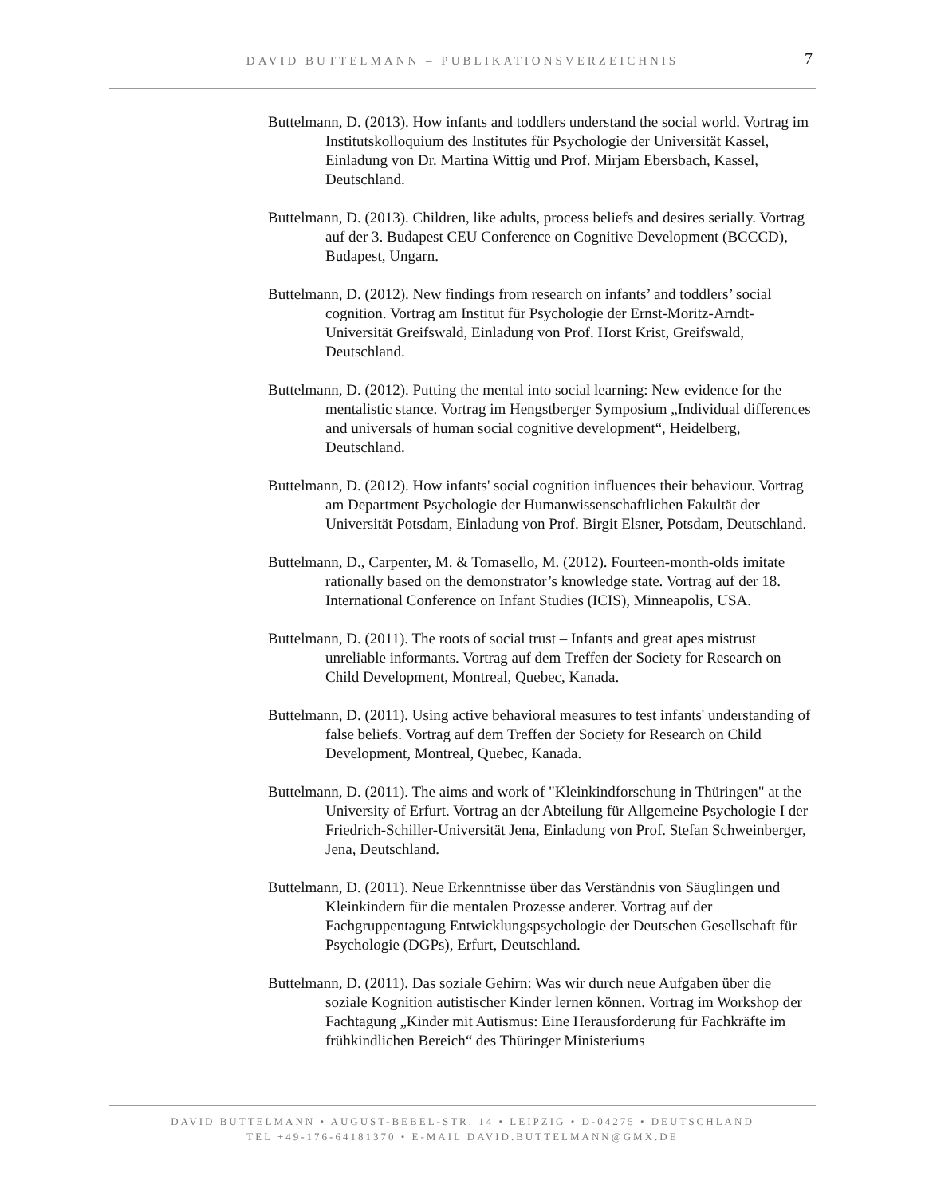DAVID BUTTELMANN – PUBLIKATIONSVERZEICHNIS
7
Buttelmann, D. (2013). How infants and toddlers understand the social world. Vortrag im Institutskolloquium des Institutes für Psychologie der Universität Kassel, Einladung von Dr. Martina Wittig und Prof. Mirjam Ebersbach, Kassel, Deutschland.
Buttelmann, D. (2013). Children, like adults, process beliefs and desires serially. Vortrag auf der 3. Budapest CEU Conference on Cognitive Development (BCCCD), Budapest, Ungarn.
Buttelmann, D. (2012). New findings from research on infants’ and toddlers’ social cognition. Vortrag am Institut für Psychologie der Ernst-Moritz-Arndt-Universität Greifswald, Einladung von Prof. Horst Krist, Greifswald, Deutschland.
Buttelmann, D. (2012). Putting the mental into social learning: New evidence for the mentalistic stance. Vortrag im Hengstberger Symposium „Individual differences and universals of human social cognitive development“, Heidelberg, Deutschland.
Buttelmann, D. (2012). How infants' social cognition influences their behaviour. Vortrag am Department Psychologie der Humanwissenschaftlichen Fakultät der Universität Potsdam, Einladung von Prof. Birgit Elsner, Potsdam, Deutschland.
Buttelmann, D., Carpenter, M. & Tomasello, M. (2012). Fourteen-month-olds imitate rationally based on the demonstrator’s knowledge state. Vortrag auf der 18. International Conference on Infant Studies (ICIS), Minneapolis, USA.
Buttelmann, D. (2011). The roots of social trust – Infants and great apes mistrust unreliable informants. Vortrag auf dem Treffen der Society for Research on Child Development, Montreal, Quebec, Kanada.
Buttelmann, D. (2011). Using active behavioral measures to test infants' understanding of false beliefs. Vortrag auf dem Treffen der Society for Research on Child Development, Montreal, Quebec, Kanada.
Buttelmann, D. (2011). The aims and work of "Kleinkindforschung in Thüringen" at the University of Erfurt. Vortrag an der Abteilung für Allgemeine Psychologie I der Friedrich-Schiller-Universität Jena, Einladung von Prof. Stefan Schweinberger, Jena, Deutschland.
Buttelmann, D. (2011). Neue Erkenntnisse über das Verständnis von Säuglingen und Kleinkindern für die mentalen Prozesse anderer. Vortrag auf der Fachgruppentagung Entwicklungspsychologie der Deutschen Gesellschaft für Psychologie (DGPs), Erfurt, Deutschland.
Buttelmann, D. (2011). Das soziale Gehirn: Was wir durch neue Aufgaben über die soziale Kognition autistischer Kinder lernen können. Vortrag im Workshop der Fachtagung „Kinder mit Autismus: Eine Herausforderung für Fachkräfte im frühkindlichen Bereich“ des Thüringer Ministeriums
DAVID BUTTELMANN • AUGUST-BEBEL-STR. 14 • LEIPZIG • D-04275 • DEUTSCHLAND
TEL +49-176-64181370 • E-MAIL DAVID.BUTTELMANN@GMX.DE